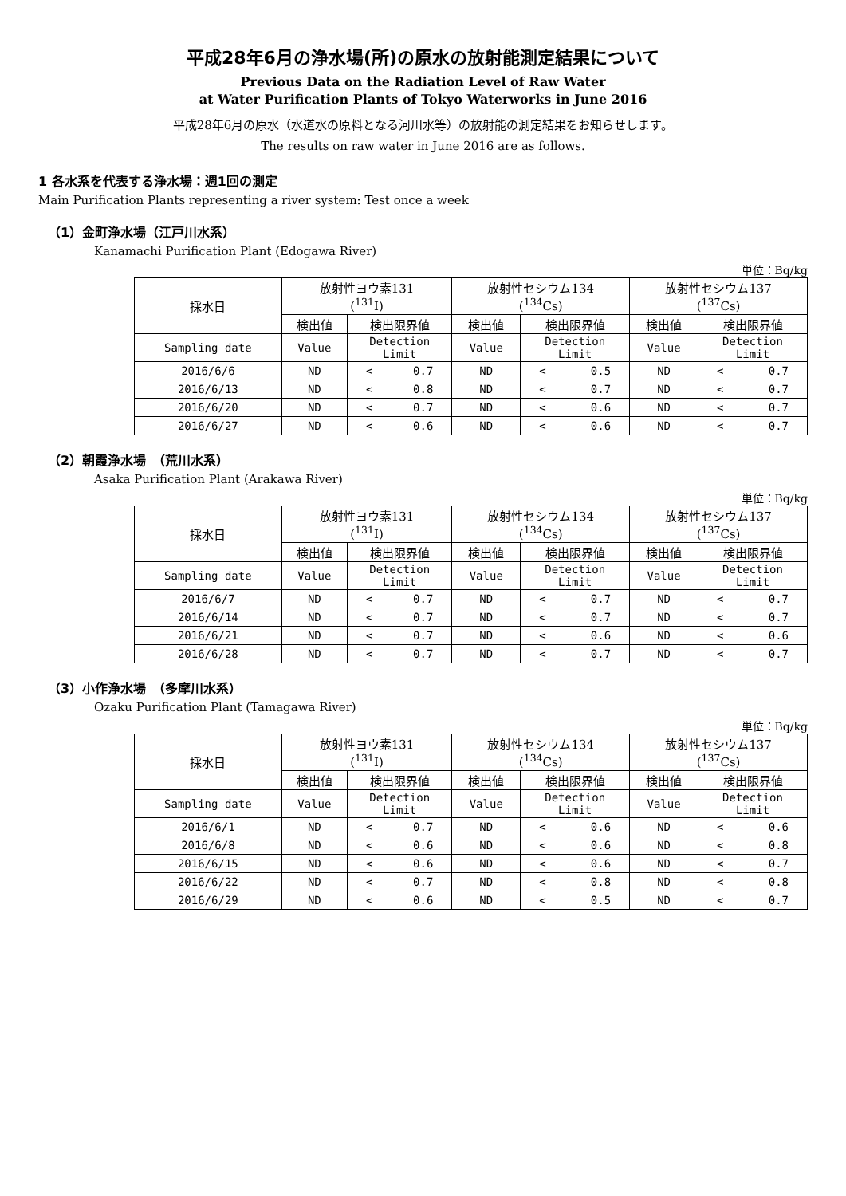平成28年6月の浄水場(所)の原水の放射能測定結果について
Previous Data on the Radiation Level of Raw Water
at Water Purification Plants of Tokyo Waterworks in June 2016
平成28年6月の原水（水道水の原料となる河川水等）の放射能の測定結果をお知らせします。
The results on raw water in June 2016 are as follows.
1 各水系を代表する浄水場：週1回の測定
Main Purification Plants representing a river system: Test once a week
（1）金町浄水場（江戸川水系）
Kanamachi Purification Plant (Edogawa River)
単位：Bq/kg
| 採水日 | 放射性ヨウ素131 (<sup>131</sup>I) | | 放射性セシウム134 (<sup>134</sup>Cs) | | 放射性セシウム137 (<sup>137</sup>Cs) | |
| --- | --- | --- | --- | --- | --- | --- |
| | 検出値 | 検出限界値 | 検出値 | 検出限界値 | 検出値 | 検出限界値 |
| Sampling date | Value | Detection Limit | Value | Detection Limit | Value | Detection Limit |
| 2016/6/6 | ND | < 0.7 | ND | < 0.5 | ND | < 0.7 |
| 2016/6/13 | ND | < 0.8 | ND | < 0.7 | ND | < 0.7 |
| 2016/6/20 | ND | < 0.7 | ND | < 0.6 | ND | < 0.7 |
| 2016/6/27 | ND | < 0.6 | ND | < 0.6 | ND | < 0.7 |
（2）朝霞浄水場　（荒川水系）
Asaka Purification Plant (Arakawa River)
単位：Bq/kg
| 採水日 | 放射性ヨウ素131 (<sup>131</sup>I) | | 放射性セシウム134 (<sup>134</sup>Cs) | | 放射性セシウム137 (<sup>137</sup>Cs) | |
| --- | --- | --- | --- | --- | --- | --- |
| | 検出値 | 検出限界値 | 検出値 | 検出限界値 | 検出値 | 検出限界値 |
| Sampling date | Value | Detection Limit | Value | Detection Limit | Value | Detection Limit |
| 2016/6/7 | ND | < 0.7 | ND | < 0.7 | ND | < 0.7 |
| 2016/6/14 | ND | < 0.7 | ND | < 0.7 | ND | < 0.7 |
| 2016/6/21 | ND | < 0.7 | ND | < 0.6 | ND | < 0.6 |
| 2016/6/28 | ND | < 0.7 | ND | < 0.7 | ND | < 0.7 |
（3）小作浄水場　（多摩川水系）
Ozaku Purification Plant (Tamagawa River)
単位：Bq/kg
| 採水日 | 放射性ヨウ素131 (<sup>131</sup>I) | | 放射性セシウム134 (<sup>134</sup>Cs) | | 放射性セシウム137 (<sup>137</sup>Cs) | |
| --- | --- | --- | --- | --- | --- | --- |
| | 検出値 | 検出限界値 | 検出値 | 検出限界値 | 検出値 | 検出限界値 |
| Sampling date | Value | Detection Limit | Value | Detection Limit | Value | Detection Limit |
| 2016/6/1 | ND | < 0.7 | ND | < 0.6 | ND | < 0.6 |
| 2016/6/8 | ND | < 0.6 | ND | < 0.6 | ND | < 0.8 |
| 2016/6/15 | ND | < 0.6 | ND | < 0.6 | ND | < 0.7 |
| 2016/6/22 | ND | < 0.7 | ND | < 0.8 | ND | < 0.8 |
| 2016/6/29 | ND | < 0.6 | ND | < 0.5 | ND | < 0.7 |